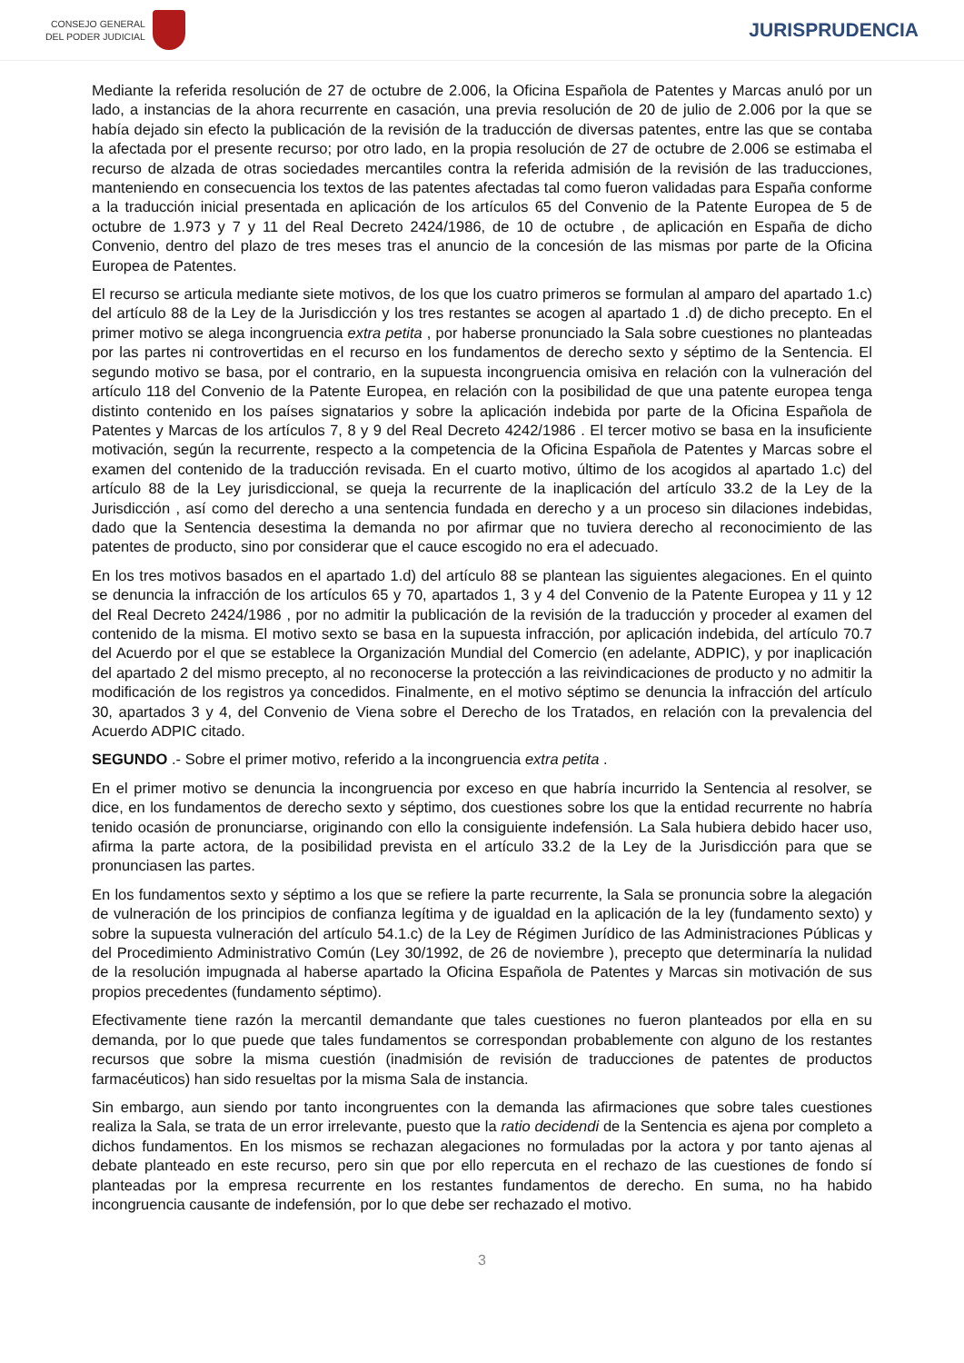CONSEJO GENERAL
DEL PODER JUDICIAL
JURISPRUDENCIA
Mediante la referida resolución de 27 de octubre de 2.006, la Oficina Española de Patentes y Marcas anuló por un lado, a instancias de la ahora recurrente en casación, una previa resolución de 20 de julio de 2.006 por la que se había dejado sin efecto la publicación de la revisión de la traducción de diversas patentes, entre las que se contaba la afectada por el presente recurso; por otro lado, en la propia resolución de 27 de octubre de 2.006 se estimaba el recurso de alzada de otras sociedades mercantiles contra la referida admisión de la revisión de las traducciones, manteniendo en consecuencia los textos de las patentes afectadas tal como fueron validadas para España conforme a la traducción inicial presentada en aplicación de los artículos 65 del Convenio de la Patente Europea de 5 de octubre de 1.973 y 7 y 11 del Real Decreto 2424/1986, de 10 de octubre , de aplicación en España de dicho Convenio, dentro del plazo de tres meses tras el anuncio de la concesión de las mismas por parte de la Oficina Europea de Patentes.
El recurso se articula mediante siete motivos, de los que los cuatro primeros se formulan al amparo del apartado 1.c) del artículo 88 de la Ley de la Jurisdicción y los tres restantes se acogen al apartado 1 .d) de dicho precepto. En el primer motivo se alega incongruencia extra petita , por haberse pronunciado la Sala sobre cuestiones no planteadas por las partes ni controvertidas en el recurso en los fundamentos de derecho sexto y séptimo de la Sentencia. El segundo motivo se basa, por el contrario, en la supuesta incongruencia omisiva en relación con la vulneración del artículo 118 del Convenio de la Patente Europea, en relación con la posibilidad de que una patente europea tenga distinto contenido en los países signatarios y sobre la aplicación indebida por parte de la Oficina Española de Patentes y Marcas de los artículos 7, 8 y 9 del Real Decreto 4242/1986 . El tercer motivo se basa en la insuficiente motivación, según la recurrente, respecto a la competencia de la Oficina Española de Patentes y Marcas sobre el examen del contenido de la traducción revisada. En el cuarto motivo, último de los acogidos al apartado 1.c) del artículo 88 de la Ley jurisdiccional, se queja la recurrente de la inaplicación del artículo 33.2 de la Ley de la Jurisdicción , así como del derecho a una sentencia fundada en derecho y a un proceso sin dilaciones indebidas, dado que la Sentencia desestima la demanda no por afirmar que no tuviera derecho al reconocimiento de las patentes de producto, sino por considerar que el cauce escogido no era el adecuado.
En los tres motivos basados en el apartado 1.d) del artículo 88 se plantean las siguientes alegaciones. En el quinto se denuncia la infracción de los artículos 65 y 70, apartados 1, 3 y 4 del Convenio de la Patente Europea y 11 y 12 del Real Decreto 2424/1986 , por no admitir la publicación de la revisión de la traducción y proceder al examen del contenido de la misma. El motivo sexto se basa en la supuesta infracción, por aplicación indebida, del artículo 70.7 del Acuerdo por el que se establece la Organización Mundial del Comercio (en adelante, ADPIC), y por inaplicación del apartado 2 del mismo precepto, al no reconocerse la protección a las reivindicaciones de producto y no admitir la modificación de los registros ya concedidos. Finalmente, en el motivo séptimo se denuncia la infracción del artículo 30, apartados 3 y 4, del Convenio de Viena sobre el Derecho de los Tratados, en relación con la prevalencia del Acuerdo ADPIC citado.
SEGUNDO .- Sobre el primer motivo, referido a la incongruencia extra petita .
En el primer motivo se denuncia la incongruencia por exceso en que habría incurrido la Sentencia al resolver, se dice, en los fundamentos de derecho sexto y séptimo, dos cuestiones sobre los que la entidad recurrente no habría tenido ocasión de pronunciarse, originando con ello la consiguiente indefensión. La Sala hubiera debido hacer uso, afirma la parte actora, de la posibilidad prevista en el artículo 33.2 de la Ley de la Jurisdicción para que se pronunciasen las partes.
En los fundamentos sexto y séptimo a los que se refiere la parte recurrente, la Sala se pronuncia sobre la alegación de vulneración de los principios de confianza legítima y de igualdad en la aplicación de la ley (fundamento sexto) y sobre la supuesta vulneración del artículo 54.1.c) de la Ley de Régimen Jurídico de las Administraciones Públicas y del Procedimiento Administrativo Común (Ley 30/1992, de 26 de noviembre ), precepto que determinaría la nulidad de la resolución impugnada al haberse apartado la Oficina Española de Patentes y Marcas sin motivación de sus propios precedentes (fundamento séptimo).
Efectivamente tiene razón la mercantil demandante que tales cuestiones no fueron planteados por ella en su demanda, por lo que puede que tales fundamentos se correspondan probablemente con alguno de los restantes recursos que sobre la misma cuestión (inadmisión de revisión de traducciones de patentes de productos farmacéuticos) han sido resueltas por la misma Sala de instancia.
Sin embargo, aun siendo por tanto incongruentes con la demanda las afirmaciones que sobre tales cuestiones realiza la Sala, se trata de un error irrelevante, puesto que la ratio decidendi de la Sentencia es ajena por completo a dichos fundamentos. En los mismos se rechazan alegaciones no formuladas por la actora y por tanto ajenas al debate planteado en este recurso, pero sin que por ello repercuta en el rechazo de las cuestiones de fondo sí planteadas por la empresa recurrente en los restantes fundamentos de derecho. En suma, no ha habido incongruencia causante de indefensión, por lo que debe ser rechazado el motivo.
3